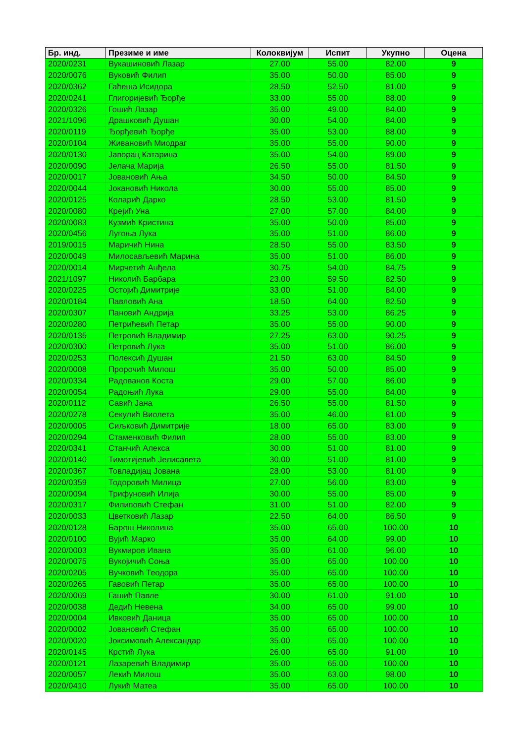| Бр. инд. | Презиме и име | Колоквијум | Испит | Укупно | Оцена |
| --- | --- | --- | --- | --- | --- |
| 2020/0231 | Вукашиновић Лазар | 27.00 | 55.00 | 82.00 | 9 |
| 2020/0076 | Вуковић Филип | 35.00 | 50.00 | 85.00 | 9 |
| 2020/0362 | Гаћеша Исидора | 28.50 | 52.50 | 81.00 | 9 |
| 2020/0241 | Глигоријевић Ђорђе | 33.00 | 55.00 | 88.00 | 9 |
| 2020/0326 | Гошић Лазар | 35.00 | 49.00 | 84.00 | 9 |
| 2021/1096 | Драшковић Душан | 30.00 | 54.00 | 84.00 | 9 |
| 2020/0119 | Ђорђевић Ђорђе | 35.00 | 53.00 | 88.00 | 9 |
| 2020/0104 | Живановић Миодраг | 35.00 | 55.00 | 90.00 | 9 |
| 2020/0130 | Јаворац Катарина | 35.00 | 54.00 | 89.00 | 9 |
| 2020/0090 | Јелача Марија | 26.50 | 55.00 | 81.50 | 9 |
| 2020/0017 | Јовановић Ања | 34.50 | 50.00 | 84.50 | 9 |
| 2020/0044 | Јокановић Никола | 30.00 | 55.00 | 85.00 | 9 |
| 2020/0125 | Коларић Дарко | 28.50 | 53.00 | 81.50 | 9 |
| 2020/0080 | Крејић Уна | 27.00 | 57.00 | 84.00 | 9 |
| 2020/0083 | Кузмић Кристина | 35.00 | 50.00 | 85.00 | 9 |
| 2020/0456 | Лугоња Лука | 35.00 | 51.00 | 86.00 | 9 |
| 2019/0015 | Маричић Нина | 28.50 | 55.00 | 83.50 | 9 |
| 2020/0049 | Милосављевић Марина | 35.00 | 51.00 | 86.00 | 9 |
| 2020/0014 | Мирчетић Анђела | 30.75 | 54.00 | 84.75 | 9 |
| 2021/1097 | Николић Барбара | 23.00 | 59.50 | 82.50 | 9 |
| 2020/0225 | Остојић Димитрије | 33.00 | 51.00 | 84.00 | 9 |
| 2020/0184 | Павловић Ана | 18.50 | 64.00 | 82.50 | 9 |
| 2020/0307 | Пановић Андрија | 33.25 | 53.00 | 86.25 | 9 |
| 2020/0280 | Петрићевић Петар | 35.00 | 55.00 | 90.00 | 9 |
| 2020/0135 | Петровић Владимир | 27.25 | 63.00 | 90.25 | 9 |
| 2020/0300 | Петровић Лука | 35.00 | 51.00 | 86.00 | 9 |
| 2020/0253 | Полексић Душан | 21.50 | 63.00 | 84.50 | 9 |
| 2020/0008 | Пророчић Милош | 35.00 | 50.00 | 85.00 | 9 |
| 2020/0334 | Радованов Коста | 29.00 | 57.00 | 86.00 | 9 |
| 2020/0054 | Радоњић Лука | 29.00 | 55.00 | 84.00 | 9 |
| 2020/0112 | Савић Јана | 26.50 | 55.00 | 81.50 | 9 |
| 2020/0278 | Секулић Виолета | 35.00 | 46.00 | 81.00 | 9 |
| 2020/0005 | Сиљковић Димитрије | 18.00 | 65.00 | 83.00 | 9 |
| 2020/0294 | Стаменковић Филип | 28.00 | 55.00 | 83.00 | 9 |
| 2020/0341 | Станчић Алекса | 30.00 | 51.00 | 81.00 | 9 |
| 2020/0140 | Тимотијевић Јелисавета | 30.00 | 51.00 | 81.00 | 9 |
| 2020/0367 | Товладијац Јована | 28.00 | 53.00 | 81.00 | 9 |
| 2020/0359 | Тодоровић Милица | 27.00 | 56.00 | 83.00 | 9 |
| 2020/0094 | Трифуновић Илија | 30.00 | 55.00 | 85.00 | 9 |
| 2020/0317 | Филиповић Стефан | 31.00 | 51.00 | 82.00 | 9 |
| 2020/0033 | Цветковић Лазар | 22.50 | 64.00 | 86.50 | 9 |
| 2020/0128 | Барош Николина | 35.00 | 65.00 | 100.00 | 10 |
| 2020/0100 | Вујић Марко | 35.00 | 64.00 | 99.00 | 10 |
| 2020/0003 | Вукмиров Ивана | 35.00 | 61.00 | 96.00 | 10 |
| 2020/0075 | Вукојичић Соња | 35.00 | 65.00 | 100.00 | 10 |
| 2020/0205 | Вучковић Теодора | 35.00 | 65.00 | 100.00 | 10 |
| 2020/0265 | Гавовић Петар | 35.00 | 65.00 | 100.00 | 10 |
| 2020/0069 | Гашић Павле | 30.00 | 61.00 | 91.00 | 10 |
| 2020/0038 | Дедић Невена | 34.00 | 65.00 | 99.00 | 10 |
| 2020/0004 | Ивковић Даница | 35.00 | 65.00 | 100.00 | 10 |
| 2020/0002 | Јовановић Стефан | 35.00 | 65.00 | 100.00 | 10 |
| 2020/0020 | Јоксимовић Александар | 35.00 | 65.00 | 100.00 | 10 |
| 2020/0145 | Крстић Лука | 26.00 | 65.00 | 91.00 | 10 |
| 2020/0121 | Лазаревић Владимир | 35.00 | 65.00 | 100.00 | 10 |
| 2020/0057 | Лекић Милош | 35.00 | 63.00 | 98.00 | 10 |
| 2020/0410 | Лукић Матеа | 35.00 | 65.00 | 100.00 | 10 |